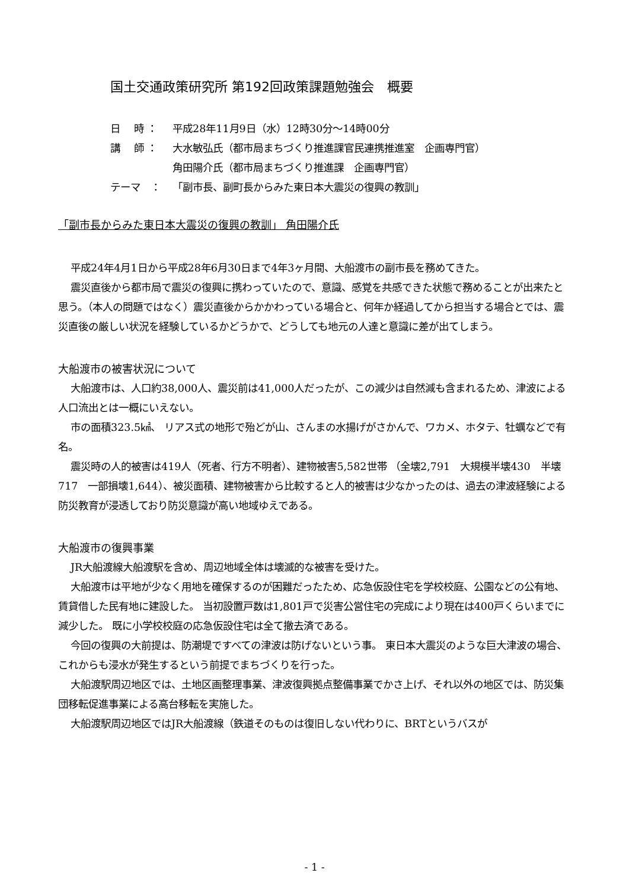国土交通政策研究所 第192回政策課題勉強会　概要
日　 時 ： 平成28年11月9日（水）12時30分～14時00分
講　 師 ： 大水敏弘氏（都市局まちづくり推進課官民連携推進室　企画専門官）
角田陽介氏（都市局まちづくり推進課　企画専門官）
テーマ　： 「副市長、副町長からみた東日本大震災の復興の教訓」
「副市長からみた東日本大震災の復興の教訓」 角田陽介氏
平成24年4月1日から平成28年6月30日まで4年3ヶ月間、大船渡市の副市長を務めてきた。
震災直後から都市局で震災の復興に携わっていたので、意識、感覚を共感できた状態で務めることが出来たと思う。（本人の問題ではなく）震災直後からかかわっている場合と、何年か経過してから担当する場合とでは、震災直後の厳しい状況を経験しているかどうかで、どうしても地元の人達と意識に差が出てしまう。
大船渡市の被害状況について
大船渡市は、人口約38,000人、震災前は41,000人だったが、この減少は自然減も含まれるため、津波による人口流出とは一概にいえない。
市の面積323.5㎢、 リアス式の地形で殆どが山、さんまの水揚げがさかんで、ワカメ、ホタテ、牡蠣などで有名。
震災時の人的被害は419人（死者、行方不明者）、建物被害5,582世帯 （全壊2,791　大規模半壊430　半壊717　一部損壊1,644）、被災面積、建物被害から比較すると人的被害は少なかったのは、過去の津波経験による防災教育が浸透しており防災意識が高い地域ゆえである。
大船渡市の復興事業
JR大船渡線大船渡駅を含め、周辺地域全体は壊滅的な被害を受けた。
大船渡市は平地が少なく用地を確保するのが困難だったため、応急仮設住宅を学校校庭、公園などの公有地、賃貸借した民有地に建設した。 当初設置戸数は1,801戸で災害公営住宅の完成により現在は400戸くらいまでに減少した。 既に小学校校庭の応急仮設住宅は全て撤去済である。
今回の復興の大前提は、防潮堤ですべての津波は防げないという事。 東日本大震災のような巨大津波の場合、これからも浸水が発生するという前提でまちづくりを行った。
大船渡駅周辺地区では、土地区画整理事業、津波復興拠点整備事業でかさ上げ、それ以外の地区では、防災集団移転促進事業による高台移転を実施した。
大船渡駅周辺地区ではJR大船渡線（鉄道そのものは復旧しない代わりに、BRTというバスが
- 1 -